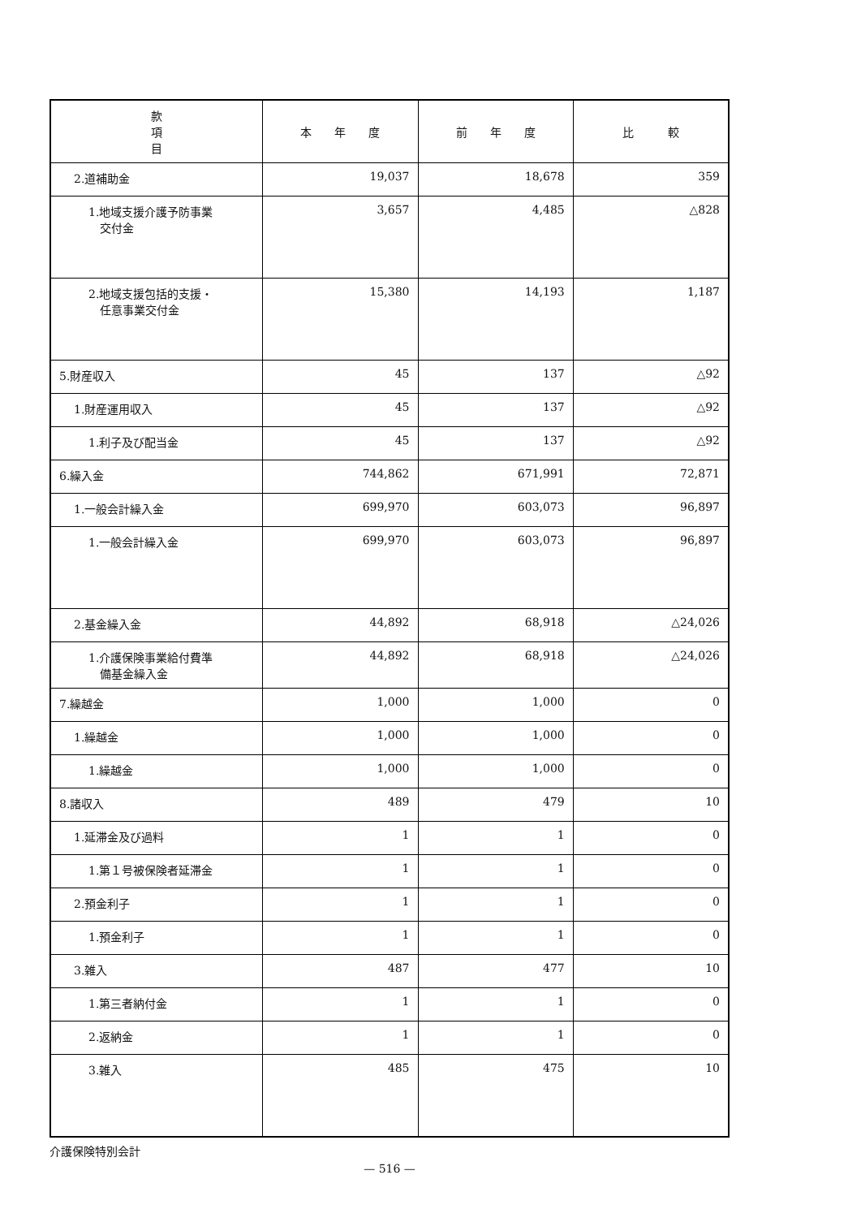| 款 項 目 | 本 年 度 | 前 年 度 | 比 較 |
| --- | --- | --- | --- |
| 2.道補助金 | 19,037 | 18,678 | 359 |
| 1.地域支援介護予防事業 交付金 | 3,657 | 4,485 | △828 |
| 2.地域支援包括的支援・ 任意事業交付金 | 15,380 | 14,193 | 1,187 |
| 5.財産収入 | 45 | 137 | △92 |
| 1.財産運用収入 | 45 | 137 | △92 |
| 1.利子及び配当金 | 45 | 137 | △92 |
| 6.繰入金 | 744,862 | 671,991 | 72,871 |
| 1.一般会計繰入金 | 699,970 | 603,073 | 96,897 |
| 1.一般会計繰入金 | 699,970 | 603,073 | 96,897 |
| 2.基金繰入金 | 44,892 | 68,918 | △24,026 |
| 1.介護保険事業給付費準 備基金繰入金 | 44,892 | 68,918 | △24,026 |
| 7.繰越金 | 1,000 | 1,000 | 0 |
| 1.繰越金 | 1,000 | 1,000 | 0 |
| 1.繰越金 | 1,000 | 1,000 | 0 |
| 8.諸収入 | 489 | 479 | 10 |
| 1.延滞金及び過料 | 1 | 1 | 0 |
| 1.第１号被保険者延滞金 | 1 | 1 | 0 |
| 2.預金利子 | 1 | 1 | 0 |
| 1.預金利子 | 1 | 1 | 0 |
| 3.雑入 | 487 | 477 | 10 |
| 1.第三者納付金 | 1 | 1 | 0 |
| 2.返納金 | 1 | 1 | 0 |
| 3.雑入 | 485 | 475 | 10 |
介護保険特別会計
— 516 —